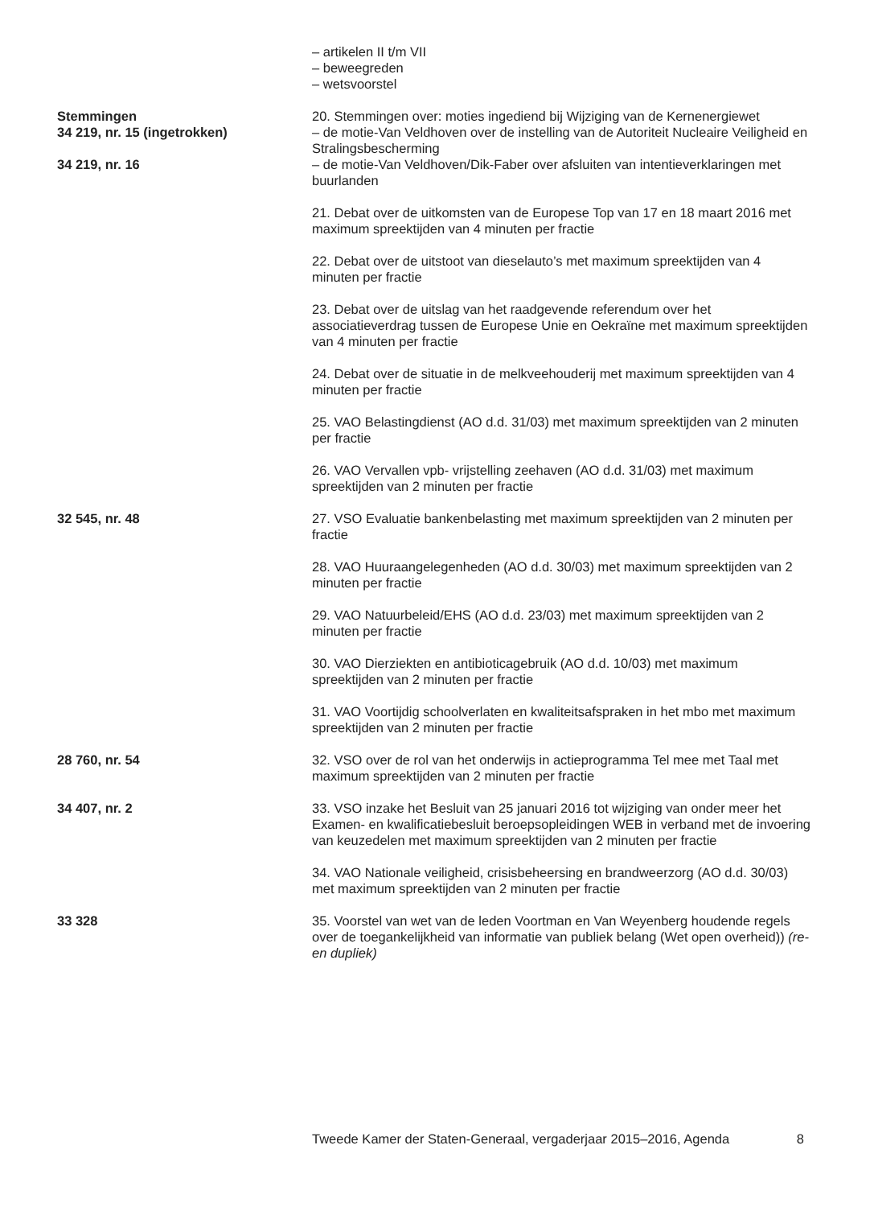– artikelen II t/m VII
– beweegreden
– wetsvoorstel
Stemmingen
34 219, nr. 15 (ingetrokken)
20. Stemmingen over: moties ingediend bij Wijziging van de Kernenergiewet
– de motie-Van Veldhoven over de instelling van de Autoriteit Nucleaire Veiligheid en Stralingsbescherming
34 219, nr. 16 – de motie-Van Veldhoven/Dik-Faber over afsluiten van intentieverklaringen met buurlanden
21. Debat over de uitkomsten van de Europese Top van 17 en 18 maart 2016 met maximum spreektijden van 4 minuten per fractie
22. Debat over de uitstoot van dieselauto’s met maximum spreektijden van 4 minuten per fractie
23. Debat over de uitslag van het raadgevende referendum over het associatieverdrag tussen de Europese Unie en Oekraïne met maximum spreektijden van 4 minuten per fractie
24. Debat over de situatie in de melkveehouderij met maximum spreektijden van 4 minuten per fractie
25. VAO Belastingdienst (AO d.d. 31/03) met maximum spreektijden van 2 minuten per fractie
26. VAO Vervallen vpb- vrijstelling zeehaven (AO d.d. 31/03) met maximum spreektijden van 2 minuten per fractie
32 545, nr. 48 27. VSO Evaluatie bankenbelasting met maximum spreektijden van 2 minuten per fractie
28. VAO Huuraangelegenheden (AO d.d. 30/03) met maximum spreektijden van 2 minuten per fractie
29. VAO Natuurbeleid/EHS (AO d.d. 23/03) met maximum spreektijden van 2 minuten per fractie
30. VAO Dierziekten en antibioticagebruik (AO d.d. 10/03) met maximum spreektijden van 2 minuten per fractie
31. VAO Voortijdig schoolverlaten en kwaliteitsafspraken in het mbo met maximum spreektijden van 2 minuten per fractie
28 760, nr. 54 32. VSO over de rol van het onderwijs in actieprogramma Tel mee met Taal met maximum spreektijden van 2 minuten per fractie
34 407, nr. 2 33. VSO inzake het Besluit van 25 januari 2016 tot wijziging van onder meer het Examen- en kwalificatiebesluit beroepsopleidingen WEB in verband met de invoering van keuzedelen met maximum spreektijden van 2 minuten per fractie
34. VAO Nationale veiligheid, crisisbeheersing en brandweerzorg (AO d.d. 30/03) met maximum spreektijden van 2 minuten per fractie
33 328 35. Voorstel van wet van de leden Voortman en Van Weyenberg houdende regels over de toegankelijkheid van informatie van publiek belang (Wet open overheid)) (re- en dupliek)
Tweede Kamer der Staten-Generaal, vergaderjaar 2015–2016, Agenda 8